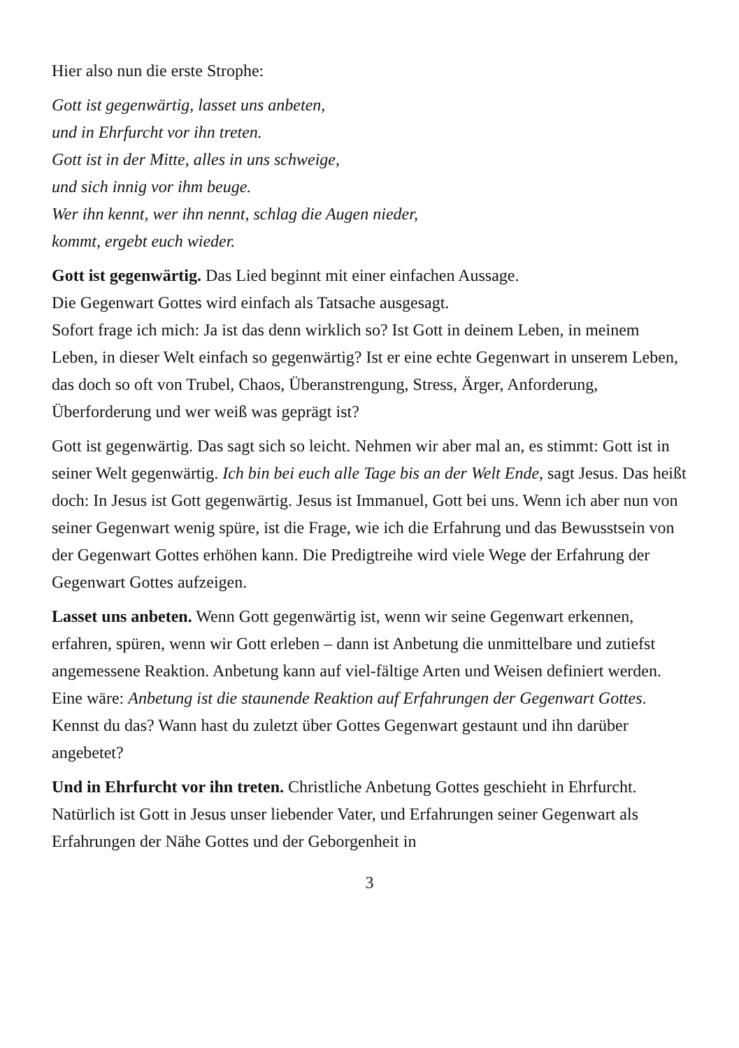Hier also nun die erste Strophe:
Gott ist gegenwärtig, lasset uns anbeten,
und in Ehrfurcht vor ihn treten.
Gott ist in der Mitte, alles in uns schweige,
und sich innig vor ihm beuge.
Wer ihn kennt, wer ihn nennt, schlag die Augen nieder,
kommt, ergebt euch wieder.
Gott ist gegenwärtig. Das Lied beginnt mit einer einfachen Aussage.
Die Gegenwart Gottes wird einfach als Tatsache ausgesagt.
Sofort frage ich mich: Ja ist das denn wirklich so? Ist Gott in deinem Leben, in meinem Leben, in dieser Welt einfach so gegenwärtig? Ist er eine echte Gegenwart in unserem Leben, das doch so oft von Trubel, Chaos, Überanstrengung, Stress, Ärger, Anforderung, Überforderung und wer weiß was geprägt ist?
Gott ist gegenwärtig. Das sagt sich so leicht. Nehmen wir aber mal an, es stimmt: Gott ist in seiner Welt gegenwärtig. Ich bin bei euch alle Tage bis an der Welt Ende, sagt Jesus. Das heißt doch: In Jesus ist Gott gegenwärtig. Jesus ist Immanuel, Gott bei uns. Wenn ich aber nun von seiner Gegenwart wenig spüre, ist die Frage, wie ich die Erfahrung und das Bewusstsein von der Gegenwart Gottes erhöhen kann. Die Predigtreihe wird viele Wege der Erfahrung der Gegenwart Gottes aufzeigen.
Lasset uns anbeten. Wenn Gott gegenwärtig ist, wenn wir seine Gegenwart erkennen, erfahren, spüren, wenn wir Gott erleben – dann ist Anbetung die unmittelbare und zutiefst angemessene Reaktion. Anbetung kann auf viel-fältige Arten und Weisen definiert werden. Eine wäre: Anbetung ist die staunende Reaktion auf Erfahrungen der Gegenwart Gottes. Kennst du das? Wann hast du zuletzt über Gottes Gegenwart gestaunt und ihn darüber angebetet?
Und in Ehrfurcht vor ihn treten. Christliche Anbetung Gottes geschieht in Ehrfurcht. Natürlich ist Gott in Jesus unser liebender Vater, und Erfahrungen seiner Gegenwart als Erfahrungen der Nähe Gottes und der Geborgenheit in
3